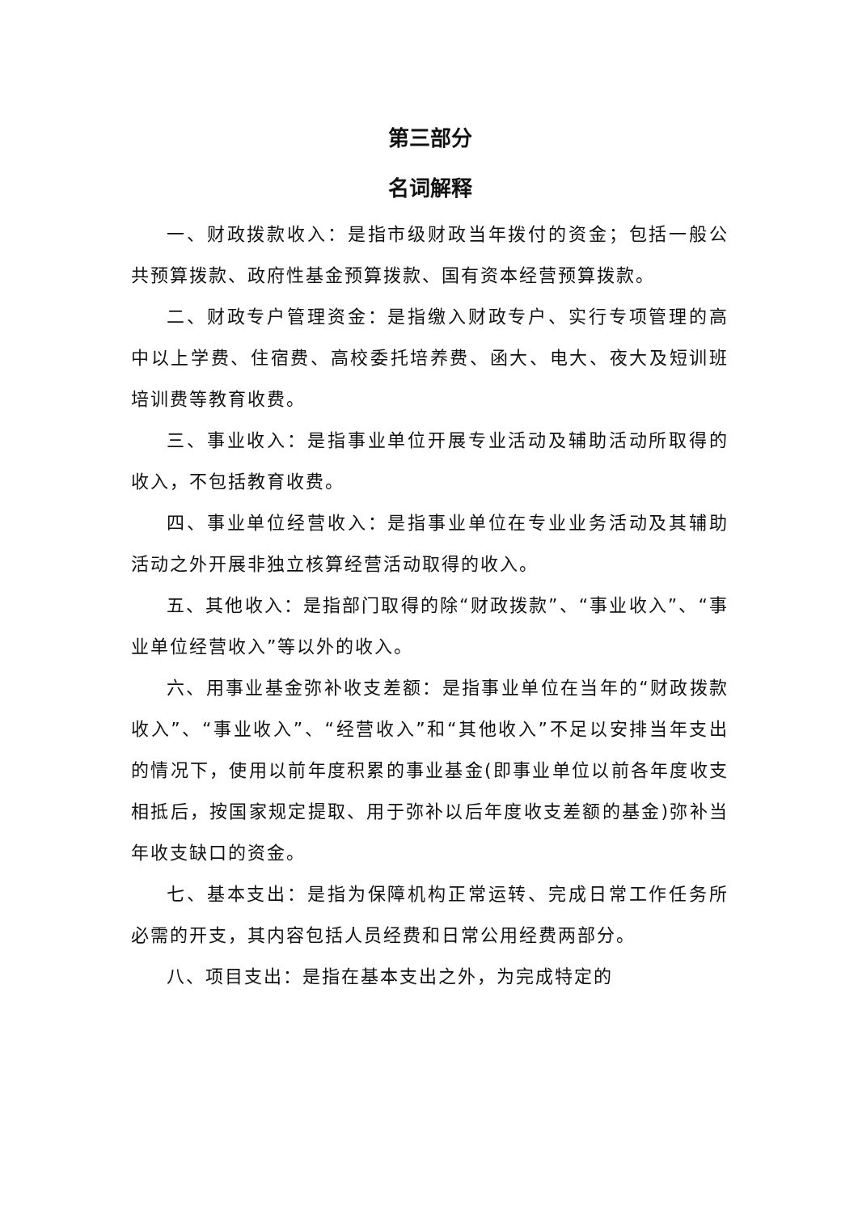第三部分
名词解释
一、财政拨款收入：是指市级财政当年拨付的资金；包括一般公共预算拨款、政府性基金预算拨款、国有资本经营预算拨款。
二、财政专户管理资金：是指缴入财政专户、实行专项管理的高中以上学费、住宿费、高校委托培养费、函大、电大、夜大及短训班培训费等教育收费。
三、事业收入：是指事业单位开展专业活动及辅助活动所取得的收入，不包括教育收费。
四、事业单位经营收入：是指事业单位在专业业务活动及其辅助活动之外开展非独立核算经营活动取得的收入。
五、其他收入：是指部门取得的除“财政拨款”、“事业收入”、“事业单位经营收入”等以外的收入。
六、用事业基金弥补收支差额：是指事业单位在当年的“财政拨款收入”、“事业收入”、“经营收入”和“其他收入”不足以安排当年支出的情况下，使用以前年度积累的事业基金(即事业单位以前各年度收支相抵后，按国家规定提取、用于弥补以后年度收支差额的基金)弥补当年收支缺口的资金。
七、基本支出：是指为保障机构正常运转、完成日常工作任务所必需的开支，其内容包括人员经费和日常公用经费两部分。
八、项目支出：是指在基本支出之外，为完成特定的